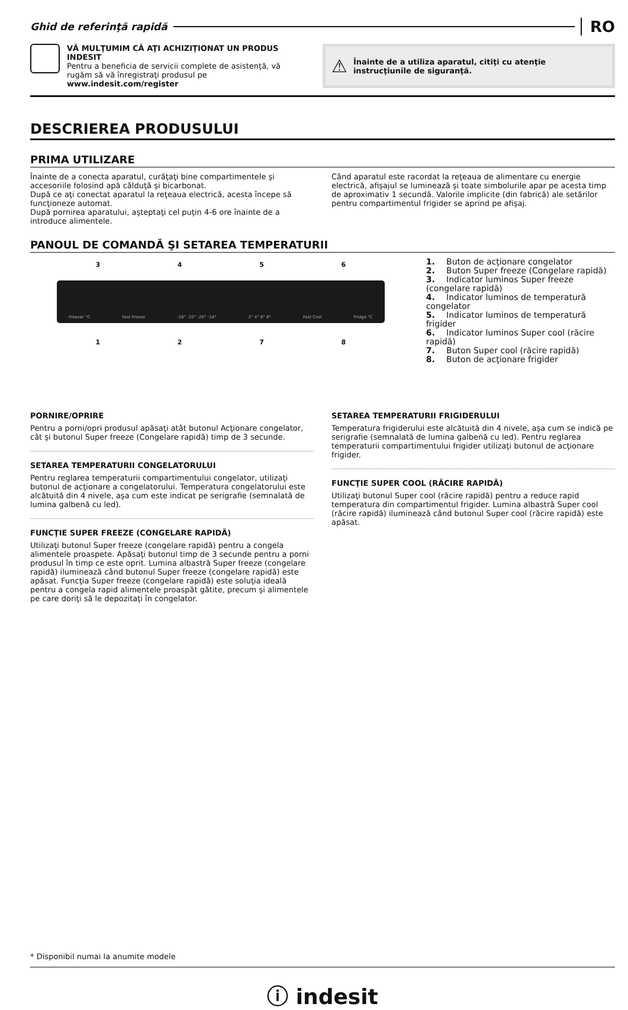Ghid de referinţă rapidă
RO
VĂ MULŢUMIM CĂ AŢI ACHIZIŢIONAT UN PRODUS INDESIT
Pentru a beneficia de servicii complete de asistenţă, vă rugăm să vă înregistraţi produsul pe www.indesit.com/register
⚠ Înainte de a utiliza aparatul, citiţi cu atenţie instrucţiunile de siguranţă.
DESCRIEREA PRODUSULUI
PRIMA UTILIZARE
Înainte de a conecta aparatul, curăţaţi bine compartimentele şi accesoriile folosind apă călduţă şi bicarbonat.
După ce aţi conectat aparatul la reţeaua electrică, acesta începe să funcţioneze automat.
După pornirea aparatului, aşteptaţi cel puţin 4-6 ore înainte de a introduce alimentele.
Când aparatul este racordat la reţeaua de alimentare cu energie electrică, afişajul se luminează şi toate simbolurile apar pe acesta timp de aproximativ 1 secundă. Valorile implicite (din fabrică) ale setărilor pentru compartimentul frigider se aprind pe afişaj.
PANOUL DE COMANDĂ ŞI SETAREA TEMPERATURII
3456
Freezer °C Fast Freeze -26° -22° -20° -18° 2° 4° 6° 8° Fast Cool Fridge °C
1278
1. Buton de acţionare congelator
2. Buton Super freeze (Congelare rapidă)
3. Indicator luminos Super freeze (congelare rapidă)
4. Indicator luminos de temperatură congelator
5. Indicator luminos de temperatură frigider
6. Indicator luminos Super cool (răcire rapidă)
7. Buton Super cool (răcire rapidă)
8. Buton de acţionare frigider
PORNIRE/OPRIRE
Pentru a porni/opri produsul apăsaţi atât butonul Acţionare congelator, cât şi butonul Super freeze (Congelare rapidă) timp de 3 secunde.
SETAREA TEMPERATURII CONGELATORULUI
Pentru reglarea temperaturii compartimentului congelator, utilizaţi butonul de acţionare a congelatorului. Temperatura congelatorului este alcătuită din 4 nivele, aşa cum este indicat pe serigrafie (semnalată de lumina galbenă cu led).
FUNCŢIE SUPER FREEZE (CONGELARE RAPIDĂ)
Utilizaţi butonul Super freeze (congelare rapidă) pentru a congela alimentele proaspete. Apăsaţi butonul timp de 3 secunde pentru a porni produsul în timp ce este oprit. Lumina albastră Super freeze (congelare rapidă) iluminează când butonul Super freeze (congelare rapidă) este apăsat. Funcţia Super freeze (congelare rapidă) este soluţia ideală pentru a congela rapid alimentele proaspăt gătite, precum şi alimentele pe care doriţi să le depozitaţi în congelator.
SETAREA TEMPERATURII FRIGIDERULUI
Temperatura frigiderului este alcătuită din 4 nivele, aşa cum se indică pe serigrafie (semnalată de lumina galbenă cu led). Pentru reglarea temperaturii compartimentului frigider utilizaţi butonul de acţionare frigider.
FUNCŢIE SUPER COOL (RĂCIRE RAPIDĂ)
Utilizaţi butonul Super cool (răcire rapidă) pentru a reduce rapid temperatura din compartimentul frigider. Lumina albastră Super cool (răcire rapidă) iluminează când butonul Super cool (răcire rapidă) este apăsat.
* Disponibil numai la anumite modele
ⓘ indesit